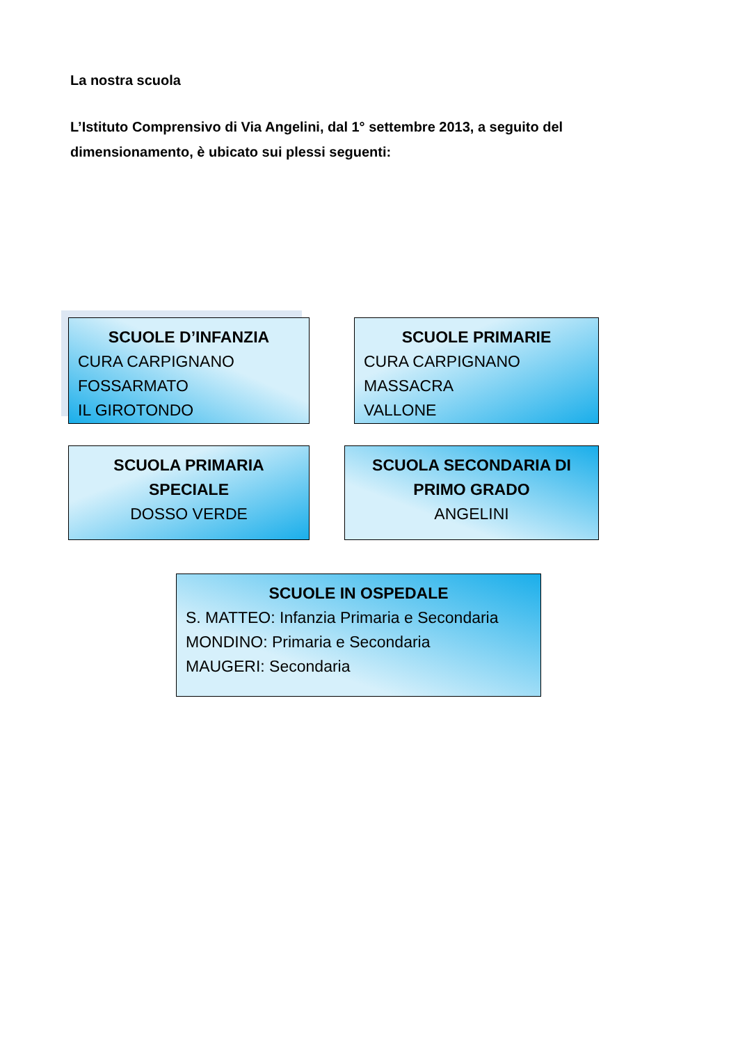La nostra scuola
L’Istituto Comprensivo di Via Angelini, dal 1° settembre 2013, a seguito del dimensionamento, è ubicato sui plessi seguenti:
SCUOLE D’INFANZIA
CURA CARPIGNANO
FOSSARMATO
IL GIROTONDO
SCUOLE PRIMARIE
CURA CARPIGNANO
MASSACRA
VALLONE
SCUOLA PRIMARIA SPECIALE
DOSSO VERDE
SCUOLA SECONDARIA DI PRIMO GRADO
ANGELINI
SCUOLE IN OSPEDALE
S. MATTEO: Infanzia Primaria e Secondaria
MONDINO: Primaria e Secondaria
MAUGERI: Secondaria